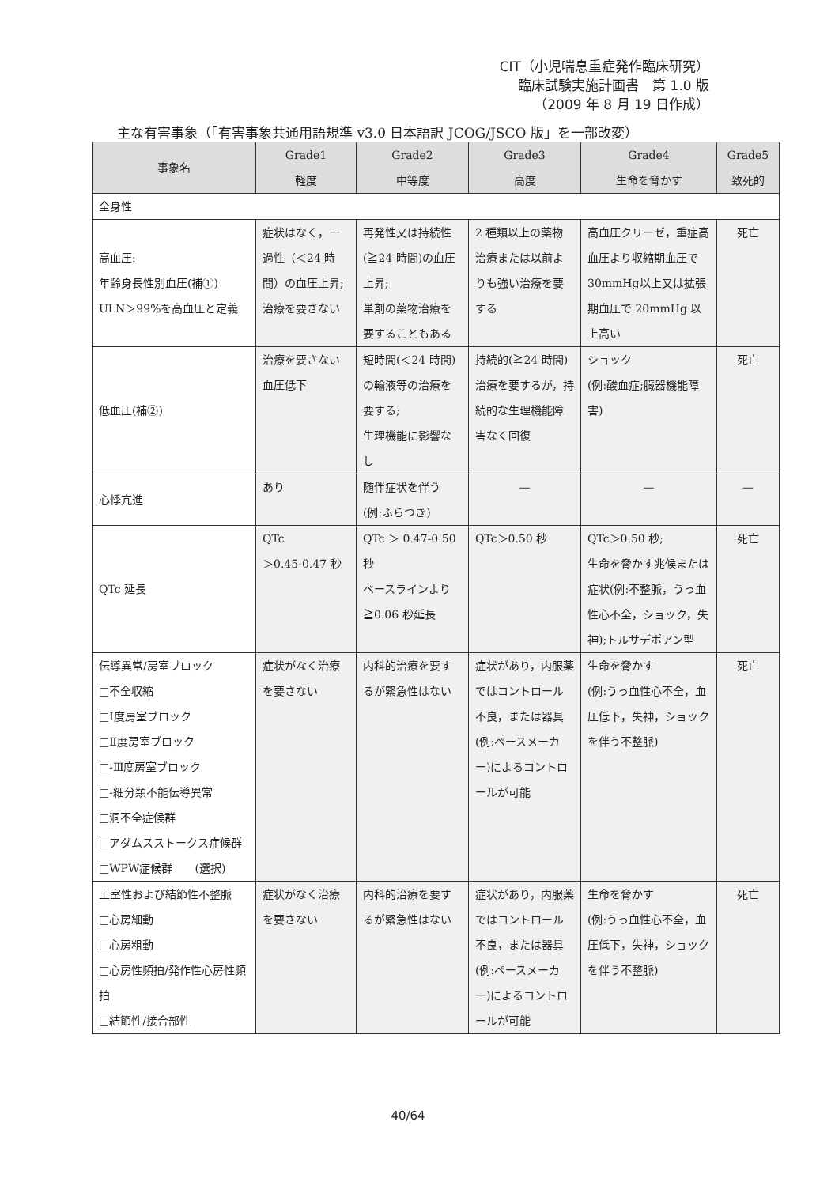CIT（小児喘息重症発作臨床研究）
臨床試験実施計画書　第 1.0 版
（2009 年 8 月 19 日作成）
主な有害事象（「有害事象共通用語規準 v3.0 日本語訳 JCOG/JSCO 版」を一部改変）
| 事象名 | Grade1 軽度 | Grade2 中等度 | Grade3 高度 | Grade4 生命を脅かす | Grade5 致死的 |
| --- | --- | --- | --- | --- | --- |
| 全身性 | | | | | |
| 高血圧: 年齢身長性別血圧(補①) ULN＞99%を高血圧と定義 | 症状はなく，一過性（＜24 時間）の血圧上昇; 治療を要さない | 再発性又は持続性(≧24 時間)の血圧上昇; 単剤の薬物治療を要することもある | 2 種類以上の薬物治療または以前よりも強い治療を要する | 高血圧クリーゼ，重症高血圧より収縮期血圧で 30mmHg以上又は拡張期血圧で 20mmHg 以上高い | 死亡 |
| 低血圧(補②) | 治療を要さない血圧低下 | 短時間(＜24 時間)の輸液等の治療を要する; 生理機能に影響なし | 持続的(≧24 時間)治療を要するが，持続的な生理機能障害なく回復 | ショック (例:酸血症;臓器機能障害) | 死亡 |
| 心悸亢進 | あり | 随伴症状を伴う (例:ふらつき) | — | — | — |
| QTc 延長 | QTc ＞0.45-0.47 秒 | QTc ＞ 0.47-0.50 秒 ベースラインより≧0.06 秒延長 | QTc＞0.50 秒 | QTc＞0.50 秒; 生命を脅かす兆候または症状(例:不整脈，うっ血性心不全，ショック，失神);トルサデポアン型 | 死亡 |
| 伝導異常/房室ブロック □不全収縮 □Ⅰ度房室ブロック □Ⅱ度房室ブロック □-Ⅲ度房室ブロック □-細分類不能伝導異常 □洞不全症候群 □アダムスストークス症候群 □WPW症候群 (選択) | 症状がなく治療を要さない | 内科的治療を要するが緊急性はない | 症状があり，内服薬ではコントロール不良，または器具(例:ペースメーカー)によるコントロールが可能 | 生命を脅かす (例:うっ血性心不全，血圧低下，失神，ショックを伴う不整脈) | 死亡 |
| 上室性および結節性不整脈 □心房細動 □心房粗動 □心房性頻拍/発作性心房性頻拍 □結節性/接合部性 | 症状がなく治療を要さない | 内科的治療を要するが緊急性はない | 症状があり，内服薬ではコントロール不良，または器具(例:ペースメーカー)によるコントロールが可能 | 生命を脅かす (例:うっ血性心不全，血圧低下，失神，ショックを伴う不整脈) | 死亡 |
40/64